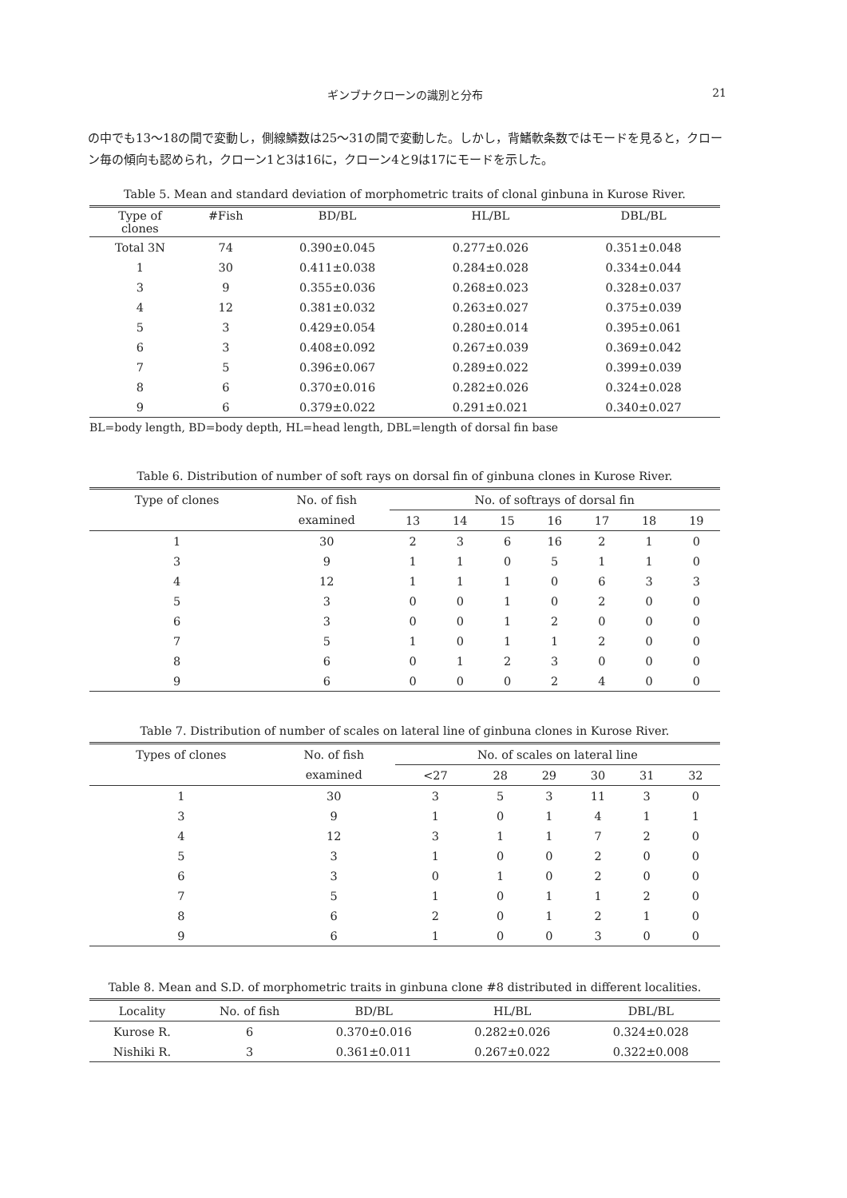ギンブナクローンの識別と分布 21
の中でも13～18の間で変動し，側線鱗数は25～31の間で変動した。しかし，背鰭軟条数ではモードを見ると，クローン毎の傾向も認められ，クローン1と3は16に，クローン4と9は17にモードを示した。
Table 5. Mean and standard deviation of morphometric traits of clonal ginbuna in Kurose River.
| Type of clones | #Fish | BD/BL | HL/BL | DBL/BL |
| --- | --- | --- | --- | --- |
| Total 3N | 74 | 0.390±0.045 | 0.277±0.026 | 0.351±0.048 |
| 1 | 30 | 0.411±0.038 | 0.284±0.028 | 0.334±0.044 |
| 3 | 9 | 0.355±0.036 | 0.268±0.023 | 0.328±0.037 |
| 4 | 12 | 0.381±0.032 | 0.263±0.027 | 0.375±0.039 |
| 5 | 3 | 0.429±0.054 | 0.280±0.014 | 0.395±0.061 |
| 6 | 3 | 0.408±0.092 | 0.267±0.039 | 0.369±0.042 |
| 7 | 5 | 0.396±0.067 | 0.289±0.022 | 0.399±0.039 |
| 8 | 6 | 0.370±0.016 | 0.282±0.026 | 0.324±0.028 |
| 9 | 6 | 0.379±0.022 | 0.291±0.021 | 0.340±0.027 |
BL=body length, BD=body depth, HL=head length, DBL=length of dorsal fin base
Table 6. Distribution of number of soft rays on dorsal fin of ginbuna clones in Kurose River.
| Type of clones | No. of fish | No. of softrays of dorsal fin | | | | | | |
| --- | --- | --- | --- | --- | --- | --- | --- | --- |
| | examined | 13 | 14 | 15 | 16 | 17 | 18 | 19 |
| 1 | 30 | 2 | 3 | 6 | 16 | 2 | 1 | 0 |
| 3 | 9 | 1 | 1 | 0 | 5 | 1 | 1 | 0 |
| 4 | 12 | 1 | 1 | 1 | 0 | 6 | 3 | 3 |
| 5 | 3 | 0 | 0 | 1 | 0 | 2 | 0 | 0 |
| 6 | 3 | 0 | 0 | 1 | 2 | 0 | 0 | 0 |
| 7 | 5 | 1 | 0 | 1 | 1 | 2 | 0 | 0 |
| 8 | 6 | 0 | 1 | 2 | 3 | 0 | 0 | 0 |
| 9 | 6 | 0 | 0 | 0 | 2 | 4 | 0 | 0 |
Table 7. Distribution of number of scales on lateral line of ginbuna clones in Kurose River.
| Types of clones | No. of fish | No. of scales on lateral line | | | | | |
| --- | --- | --- | --- | --- | --- | --- | --- |
| | examined | <27 | 28 | 29 | 30 | 31 | 32 |
| 1 | 30 | 3 | 5 | 3 | 11 | 3 | 0 |
| 3 | 9 | 1 | 0 | 1 | 4 | 1 | 1 |
| 4 | 12 | 3 | 1 | 1 | 7 | 2 | 0 |
| 5 | 3 | 1 | 0 | 0 | 2 | 0 | 0 |
| 6 | 3 | 0 | 1 | 0 | 2 | 0 | 0 |
| 7 | 5 | 1 | 0 | 1 | 1 | 2 | 0 |
| 8 | 6 | 2 | 0 | 1 | 2 | 1 | 0 |
| 9 | 6 | 1 | 0 | 0 | 3 | 0 | 0 |
Table 8. Mean and S.D. of morphometric traits in ginbuna clone #8 distributed in different localities.
| Locality | No. of fish | BD/BL | HL/BL | DBL/BL |
| --- | --- | --- | --- | --- |
| Kurose R. | 6 | 0.370±0.016 | 0.282±0.026 | 0.324±0.028 |
| Nishiki R. | 3 | 0.361±0.011 | 0.267±0.022 | 0.322±0.008 |